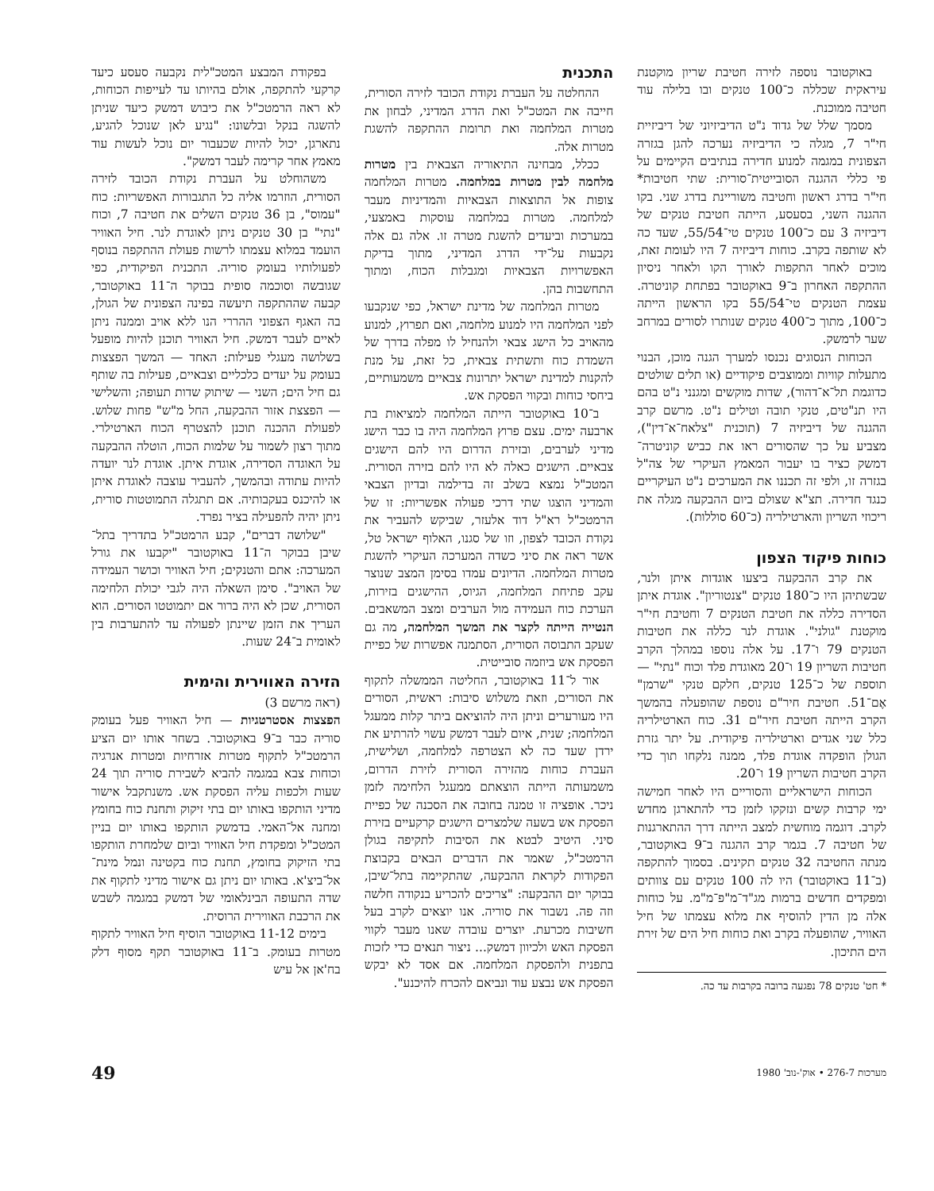באוקטובר נוספה לזירה חטיבת שריון מוקטנת עיראקית שכללה כ־100 טנקים ובו בלילה עוד חטיבה ממוכנת.
מסמך שלל של גדוד נ"ט הדיביזיוני של דיביזיית חי"ר 7, מגלה כי הדיביזיה נערכה להגן בגזרה הצפונית במגמה למנוע חדירה בנתיבים הקיימים על פי כללי ההגנה הסובייטית־סורית: שתי חטיבות* חי"ר בדרג ראשון וחטיבה משוריינת בדרג שני. בקו ההגנה השני, בסעסע, הייתה חטיבת טנקים של דיביזיה 3 עם כ־100 טנקים טי־55/54, שעד כה לא שותפה בקרב. כוחות דיביזיה 7 היו לעומת זאת, מוכים לאחר התקפות לאורך הקו ולאחר ניסיון ההתקפה האחרון ב־9 באוקטובר בפתחת קוניטרה. עצמת הטנקים טי־55/54 בקו הראשון הייתה כ־100, מתוך כ־400 טנקים שנותרו לסורים במרחב שער לרמשק.
הכוחות הנסוגים נכנסו למערך הגנה מוכן, הבנוי מתעלות קוויות וממוצבים פיקודיים (או תלים שולטים כדוגמת תל־א־דהור), שדות מוקשים ומגנני נ"ט בהם היו תנ"טים, טנקי תובה וטילים נ"ט. מרשם קרב ההגנה של דיביזיה 7 (תוכנית "צלאח־א־דין"), מצביע על כך שהסורים ראו את כביש קוניטרה־דמשק כציר בו יעבור המאמץ העיקרי של צה"ל בגזרה זו, ולפי זה תכננו את המערכים נ"ט העיקריים כנגד חדירה. תצ"א שצולם ביום ההבקעה מגלה את ריכוזי השריון והארטילריה (כ־60 סוללות).
כוחות פיקוד הצפון
את קרב ההבקעה ביצעו אוגדות איתן ולנר, שבשתיהן היו כ־180 טנקים "צנטוריון". אוגדת איתן הסדירה כללה את חטיבת הטנקים 7 וחטיבת חי"ר מוקטנת "גולני". אוגדת לנר כללה את חטיבות הטנקים 79 ו־17. על אלה נוספו במהלך הקרב חטיבות השריון 19 ו־20 מאוגדת פלד וכוח "נתי" — תוספת של כ־125 טנקים, חלקם טנקי "שרמן" אֶם־51. חטיבת חיר"ם נוספת שהופעלה בהמשך הקרב הייתה חטיבת חיר"ם 31. כוח הארטילריה כלל שני אגדים וארטילריה פיקודית. על יתר גזרת הגולן הופקדה אוגדת פלד, ממנה נלקחו תוך כדי הקרב חטיבות השריון 19 ו־20.
הכוחות הישראליים והסוריים היו לאחר חמישה ימי קרבות קשים ונזקקו לזמן כדי להתארגן מחדש לקרב. דוגמה מוחשית למצב הייתה דרך ההתארגנות של חטיבה 7. בגמר קרב ההגנה ב־9 באוקטובר, מנתה החטיבה 32 טנקים תקינים. בסמוך להתקפה (ב־11 באוקטובר) היו לה 100 טנקים עם צוותים ומפקדים חדשים ברמות מג"ד־מ"פ־מ"מ. על כוחות אלה מן הדין להוסיף את מלוא עצמתו של חיל האוויר, שהופעלה בקרב ואת כוחות חיל הים של זירת הים התיכון.
* חט' טנקים 78 נפגעה ברובה בקרבות עד כה.
התכנית
ההחלטה על העברת נקודת הכובד לזירה הסורית, חייבה את המטכ"ל ואת הדרג המדיני, לבחון את מטרות המלחמה ואת תרומת ההתקפה להשגת מטרות אלה.
ככלל, מבחינה התיאוריה הצבאית בין מטרות מלחמה לבין מטרות במלחמה. מטרות המלחמה צופות אל התוצאות הצבאיות והמדיניות מעבר למלחמה. מטרות במלחמה עוסקות באמצעי, במערכות וביעדים להשגת מטרה זו. אלה גם אלה נקבעות על־ידי הדרג המדיני, מתוך בדיקת האפשרויות הצבאיות ומגבלות הכוח, ומתוך התחשבות בהן.
מטרות המלחמה של מדינת ישראל, כפי שנקבעו לפני המלחמה היו למנוע מלחמה, ואם תפרוץ, למנוע מהאויב כל הישג צבאי ולהנחיל לו מפלה בדרך של השמדת כוח ותשתית צבאית, כל זאת, על מנת להקנות למדינת ישראל יתרונות צבאיים משמעותיים, ביחסי כוחות ובקווי הפסקת אש.
ב־10 באוקטובר הייתה המלחמה למציאות בת ארבעה ימים. עצם פרוץ המלחמה היה בו כבר הישג מדיני לערבים, ובזירת הדרום היו להם הישגים צבאיים. הישגים כאלה לא היו להם בזירה הסורית. המטכ"ל נמצא בשלב זה בדילמה ובדיון הצבאי והמדיני הוצגו שתי דרכי פעולה אפשריות: זו של הרמטכ"ל רא"ל דוד אלעזר, שביקש להעביר את נקודת הכובד לצפון, וזו של סגנו, האלוף ישראל טל, אשר ראה את סיני כשדה המערכה העיקרי להשגת מטרות המלחמה. הדיונים עמדו בסימן המצב שנוצר עקב פתיחת המלחמה, הגיוס, ההישגים בזירות, הערכת כוח העמידה מול הערבים ומצב המשאבים. הנטייה הייתה לקצר את המשך המלחמה, מה גם שעקב התבוסה הסורית, הסתמנה אפשרות של כפיית הפסקת אש ביוזמה סובייטית.
אור ל־11 באוקטובר, החליטה הממשלה לתקוף את הסורים, וזאת משלוש סיבות: ראשית, הסורים היו מעורערים וניתן היה להוציאם ביתר קלות ממעגל המלחמה; שנית, איום לעבר דמשק עשוי להרתיע את ירדן שעד כה לא הצטרפה למלחמה, ושלישית, העברת כוחות מהזירה הסורית לזירת הדרום, משמעותה הייתה הוצאתם ממעגל הלחימה לזמן ניכר. אופציה זו טמנה בחובה את הסכנה של כפיית הפסקת אש בשעה שלמצרים הישגים קרקעיים בזירת סיני. היטיב לבטא את הסיבות לתקיפה בגולן הרמטכ"ל, שאמר את הדברים הבאים בקבוצת הפקודות לקראת ההבקעה, שהתקיימה בתל־שיבן, בבוקר יום ההבקעה: "צריכים להכריע בנקודה חלשה וזה פה. נשבור את סוריה. אנו יוצאים לקרב בעל חשיבות מכרעת. יוצרים עובדה שאנו מעבר לקווי הפסקת האש ולכיוון דמשק... ניצור תנאים כדי לזכות בתפנית ולהפסקת המלחמה. אם אסד לא יבקש הפסקת אש נבצע עוד ונביאם להכרח להיכנע".
בפקודת המבצע המטכ"לית נקבעה סעסע כיעד קרקעי להתקפה, אולם בהיותו עד לעייפות הכוחות, לא ראה הרמטכ"ל את כיבוש דמשק כיעד שניתן להשגה בנקל ובלשונו: "נגיע לאן שנוכל להגיע, נתארגן, יכול להיות שכעבור יום נוכל לעשות עוד מאמץ אחר קרימה לעבר דמשק".
משהוחלט על העברת נקודת הכובד לזירה הסורית, הוזרמו אליה כל התגבורות האפשריות: כוח "עמוס", בן 36 טנקים השלים את חטיבה 7, וכוח "נתי" בן 30 טנקים ניתן לאוגדת לנר. חיל האוויר הועמד במלוא עצמתו לרשות פעולת ההתקפה בנוסף לפעולותיו בעומק סוריה. התכנית הפיקודית, כפי שגובשה וסוכמה סופית בבוקר ה־11 באוקטובר, קבעה שההתקפה תיעשה בפינה הצפונית של הגולן, בה האגף הצפוני ההררי הנו ללא אויב וממנה ניתן לאיים לעבר דמשק. חיל האוויר תוכנן להיות מופעל בשלושה מעגלי פעילות: האחד — המשך הפצצות בעומק על יעדים כלכליים וצבאיים, פעילות בה שותף גם חיל הים; השני — שיתוק שדות תעופה; והשלישי — הפצצת אזור ההבקעה, החל מ"ש" פחות שלוש. לפעולת ההכנה תוכנן להצטרף הכוח הארטילרי. מתוך רצון לשמור על שלמות הכוח, הוטלה ההבקעה על האוגדה הסדירה, אוגדת איתן. אוגדת לנר יועדה להיות עתודה ובהמשך, להעביר עוצבה לאוגדת איתן או להיכנס בעקבותיה. אם תתגלה התמוטטות סורית, ניתן יהיה להפעילה בציר נפרד.
"שלושה דברים", קבע הרמטכ"ל בתדריך בתל־שיבן בבוקר ה־11 באוקטובר "יקבעו את גורל המערכה: אתם והטנקים; חיל האוויר וכושר העמידה של האויב". סימן השאלה היה לגבי יכולת הלחימה הסורית, שכן לא היה ברור אם יתמוטטו הסורים. הוא העריך את הזמן שיינתן לפעולה עד להתערבות בין לאומית ב־24 שעות.
הזירה האווירית והימית
(ראה מרשם 3)
הפצצות אסטרטגיות — חיל האוויר פעל בעומק סוריה כבר ב־9 באוקטובר. בשחר אותו יום הציע הרמטכ"ל לתקוף מטרות אזרחיות ומטרות אנרגיה וכוחות צבא במגמה להביא לשבירת סוריה תוך 24 שעות ולכפות עליה הפסקת אש. משנתקבל אישור מדיני הותקפו באותו יום בתי זיקוק ותחנת כוח בחומץ ומחנה אל־האמי. בדמשק הותקפו באותו יום בניין המטכ"ל ומפקדת חיל האוויר וביום שלמחרת הותקפו בתי הזיקוק בחומץ, תחנת כוח בקטינה ונמל מינת־אל־ביצ'א. באותו יום ניתן גם אישור מדיני לתקוף את שדה התעופה הבינלאומי של דמשק במגמה לשבש את הרכבת האווירית הרוסית.
בימים 11-12 באוקטובר הוסיף חיל האוויר לתקוף מטרות בעומק. ב־11 באוקטובר תקף מסוף דלק בח'אן אל עיש
מערכות 276-7 • אוק'-נוב' 1980 49